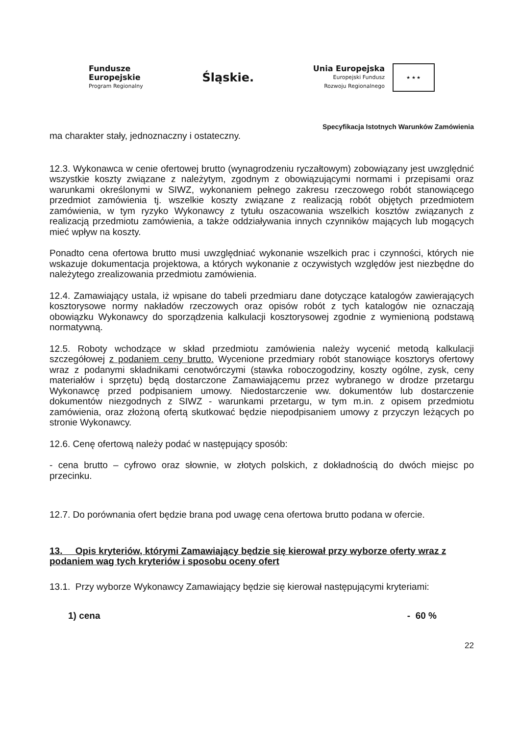Fundusze
Europejskie
Program Regionalny
Śląskie.
Unia Europejska
Europejski Fundusz
Rozwoju Regionalnego
★ ★ ★
Specyfikacja Istotnych Warunków Zamówienia
ma charakter stały, jednoznaczny i ostateczny.
12.3. Wykonawca w cenie ofertowej brutto (wynagrodzeniu ryczałtowym) zobowiązany jest uwzględnić wszystkie koszty związane z należytym, zgodnym z obowiązującymi normami i przepisami oraz warunkami określonymi w SIWZ, wykonaniem pełnego zakresu rzeczowego robót stanowiącego przedmiot zamówienia tj. wszelkie koszty związane z realizacją robót objętych przedmiotem zamówienia, w tym ryzyko Wykonawcy z tytułu oszacowania wszelkich kosztów związanych z realizacją przedmiotu zamówienia, a także oddziaływania innych czynników mających lub mogących mieć wpływ na koszty.
Ponadto cena ofertowa brutto musi uwzględniać wykonanie wszelkich prac i czynności, których nie wskazuje dokumentacja projektowa, a których wykonanie z oczywistych względów jest niezbędne do należytego zrealizowania przedmiotu zamówienia.
12.4. Zamawiający ustala, iż wpisane do tabeli przedmiaru dane dotyczące katalogów zawierających kosztorysowe normy nakładów rzeczowych oraz opisów robót z tych katalogów nie oznaczają obowiązku Wykonawcy do sporządzenia kalkulacji kosztorysowej zgodnie z wymienioną podstawą normatywną.
12.5. Roboty wchodzące w skład przedmiotu zamówienia należy wycenić metodą kalkulacji szczegółowej z podaniem ceny brutto. Wycenione przedmiary robót stanowiące kosztorys ofertowy wraz z podanymi składnikami cenotwórczymi (stawka roboczogodziny, koszty ogólne, zysk, ceny materiałów i sprzętu) będą dostarczone Zamawiającemu przez wybranego w drodze przetargu Wykonawcę przed podpisaniem umowy. Niedostarczenie ww. dokumentów lub dostarczenie dokumentów niezgodnych z SIWZ - warunkami przetargu, w tym m.in. z opisem przedmiotu zamówienia, oraz złożoną ofertą skutkować będzie niepodpisaniem umowy z przyczyn leżących po stronie Wykonawcy.
12.6. Cenę ofertową należy podać w następujący sposób:
- cena brutto – cyfrowo oraz słownie, w złotych polskich, z dokładnością do dwóch miejsc po przecinku.
12.7. Do porównania ofert będzie brana pod uwagę cena ofertowa brutto podana w ofercie.
13. Opis kryteriów, którymi Zamawiający będzie się kierował przy wyborze oferty wraz z podaniem wag tych kryteriów i sposobu oceny ofert
13.1. Przy wyborze Wykonawcy Zamawiający będzie się kierował następującymi kryteriami:
1) cena - 60 %
22